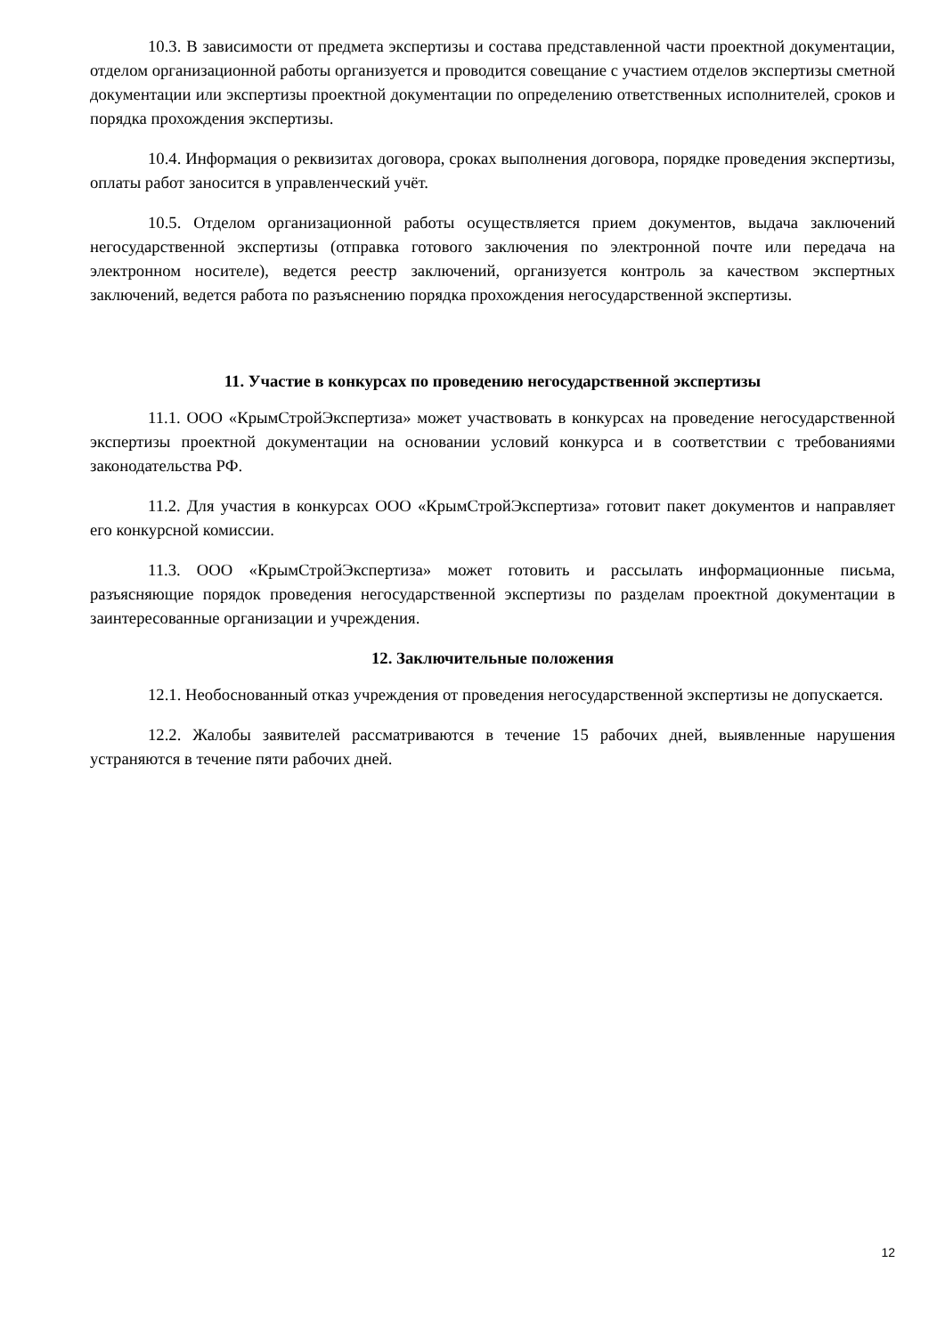10.3. В зависимости от предмета экспертизы и состава представленной части проектной документации, отделом организационной работы организуется и проводится совещание с участием отделов экспертизы сметной документации или экспертизы проектной документации по определению ответственных исполнителей, сроков и порядка прохождения экспертизы.
10.4. Информация о реквизитах договора, сроках выполнения договора, порядке проведения экспертизы, оплаты работ заносится в управленческий учёт.
10.5. Отделом организационной работы осуществляется прием документов, выдача заключений негосударственной экспертизы (отправка готового заключения по электронной почте или передача на электронном носителе), ведется реестр заключений, организуется контроль за качеством экспертных заключений, ведется работа по разъяснению порядка прохождения негосударственной экспертизы.
11. Участие в конкурсах по проведению негосударственной экспертизы
11.1. ООО «КрымСтройЭкспертиза» может участвовать в конкурсах на проведение негосударственной экспертизы проектной документации на основании условий конкурса и в соответствии с требованиями законодательства РФ.
11.2. Для участия в конкурсах ООО «КрымСтройЭкспертиза» готовит пакет документов и направляет его конкурсной комиссии.
11.3. ООО «КрымСтройЭкспертиза» может готовить и рассылать информационные письма, разъясняющие порядок проведения негосударственной экспертизы по разделам проектной документации в заинтересованные организации и учреждения.
12. Заключительные положения
12.1. Необоснованный отказ учреждения от проведения негосударственной экспертизы не допускается.
12.2. Жалобы заявителей рассматриваются в течение 15 рабочих дней, выявленные нарушения устраняются в течение пяти рабочих дней.
12